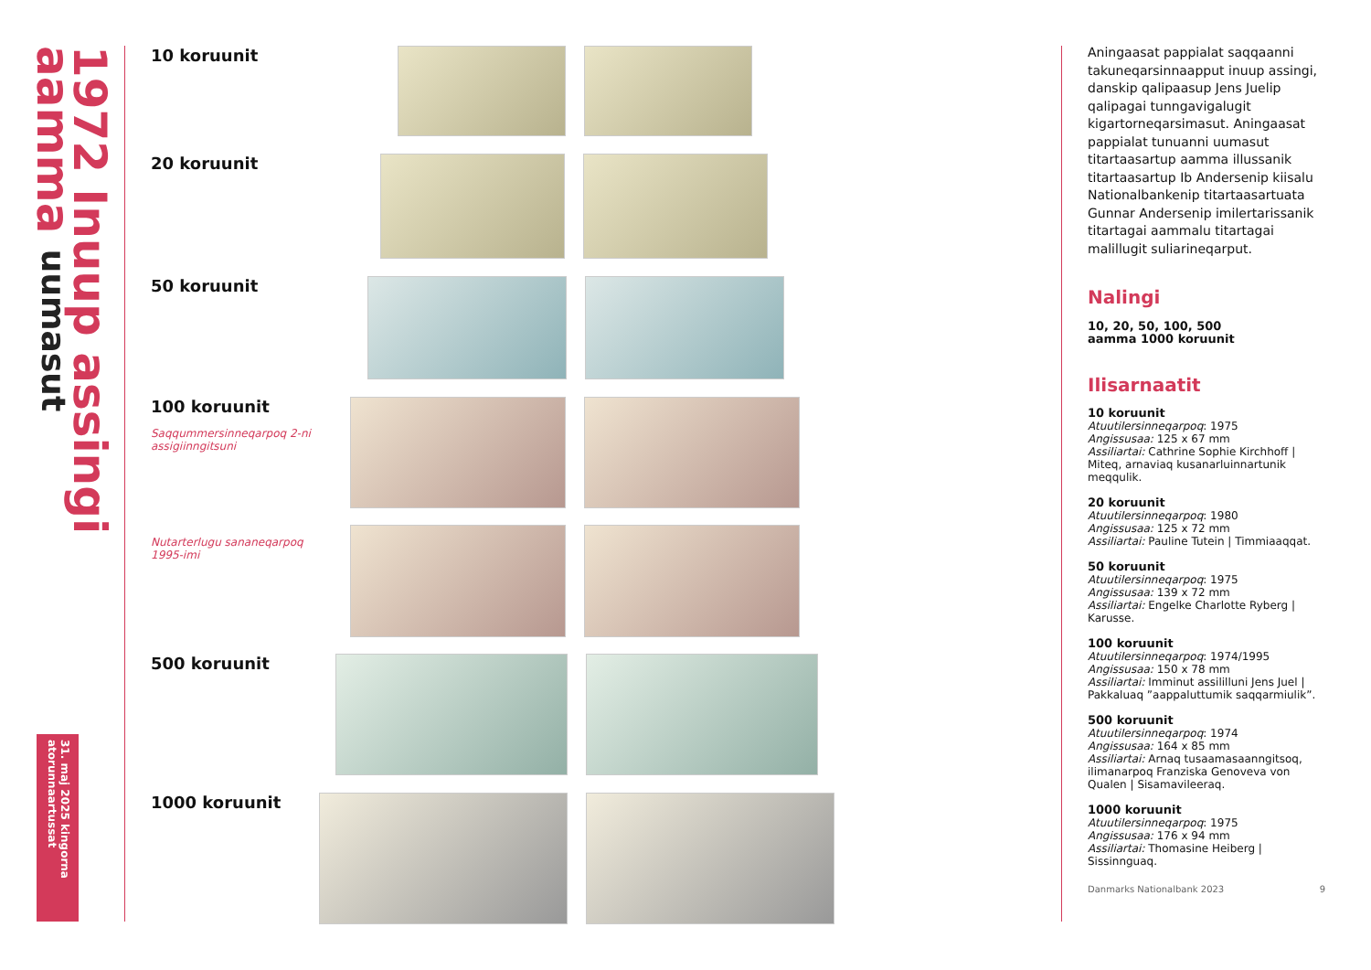1972 Inuup assingi aamma uumasut
31. maj 2025 kingorna atorunnaartussat
10 koruunit
20 koruunit
50 koruunit
100 koruunit
Saqqummersinneqarpoq 2-ni assigiinngitsuni
Nutarterlugu sananeqarpoq 1995-imi
500 koruunit
1000 koruunit
Aningaasat pappialat saqqaanni takuneqarsinnaapput inuup assingi, danskip qalipaasup Jens Juelip qalipagai tunngavigalugit kigartorneqarsimasut. Aningaasat pappialat tunuanni uumasut titartaasartup aamma illussanik titartaasartup Ib Andersenip kiisalu Nationalbankenip titartaasartuata Gunnar Andersenip imilertarissanik titartagai aammalu titartagai malillugit suliarineqarput.
Nalingi
10, 20, 50, 100, 500
aamma 1000 koruunit
Ilisarnaatit
10 koruunit
Atuutilersinneqarpoq: 1975
Angissusaa: 125 x 67 mm
Assiliartai: Cathrine Sophie Kirchhoff | Miteq, arnaviaq kusanarluinnartunik meqqulik.
20 koruunit
Atuutilersinneqarpoq: 1980
Angissusaa: 125 x 72 mm
Assiliartai: Pauline Tutein | Timmiaaqqat.
50 koruunit
Atuutilersinneqarpoq: 1975
Angissusaa: 139 x 72 mm
Assiliartai: Engelke Charlotte Ryberg | Karusse.
100 koruunit
Atuutilersinneqarpoq: 1974/1995
Angissusaa: 150 x 78 mm
Assiliartai: Imminut assililluni Jens Juel | Pakkaluaq ”aappaluttumik saqqarmiulik”.
500 koruunit
Atuutilersinneqarpoq: 1974
Angissusaa: 164 x 85 mm
Assiliartai: Arnaq tusaamasaanngitsoq, ilimanarpoq Franziska Genoveva von Qualen | Sisamavileeraq.
1000 koruunit
Atuutilersinneqarpoq: 1975
Angissusaa: 176 x 94 mm
Assiliartai: Thomasine Heiberg | Sissinnguaq.
Danmarks Nationalbank 2023 9